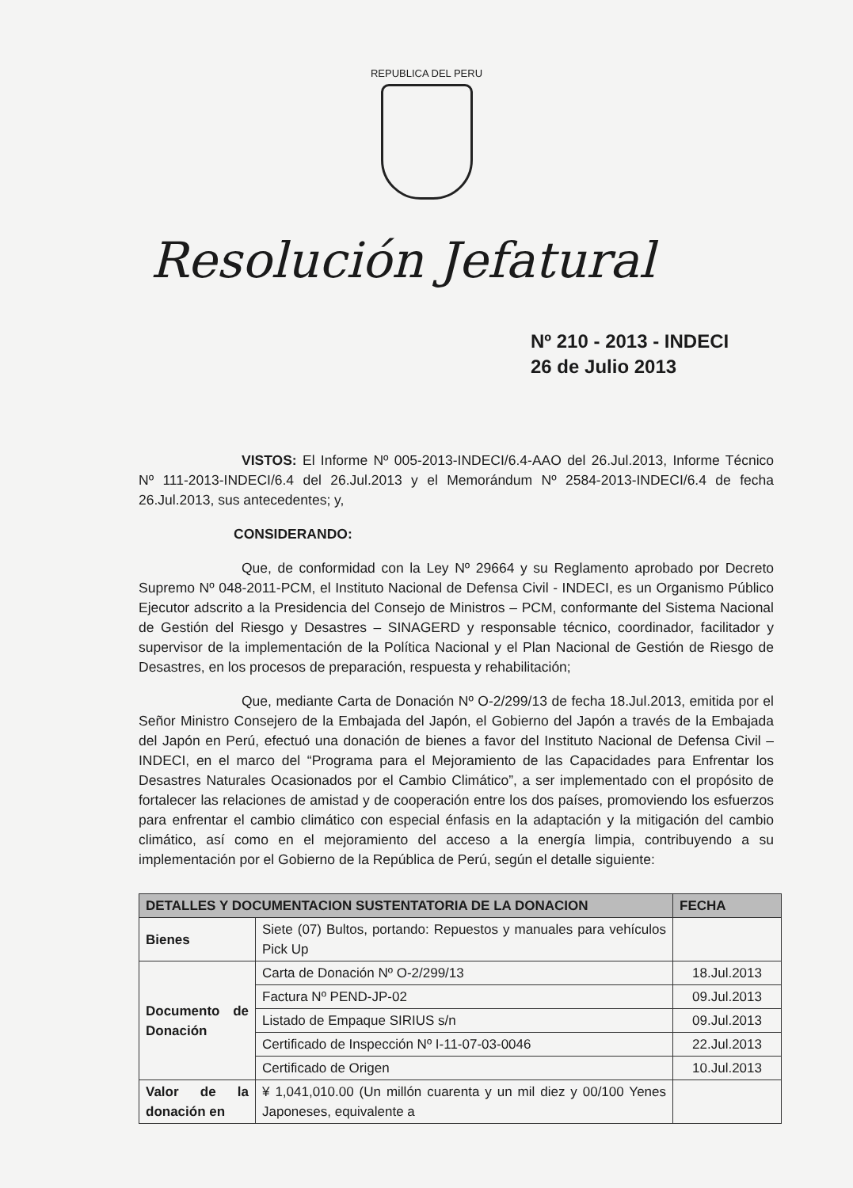REPUBLICA DEL PERU
Resolución Jefatural
Nº 210 - 2013 - INDECI
26 de Julio 2013
VISTOS: El Informe Nº 005-2013-INDECI/6.4-AAO del 26.Jul.2013, Informe Técnico Nº 111-2013-INDECI/6.4 del 26.Jul.2013 y el Memorándum Nº 2584-2013-INDECI/6.4 de fecha 26.Jul.2013, sus antecedentes; y,
CONSIDERANDO:
Que, de conformidad con la Ley Nº 29664 y su Reglamento aprobado por Decreto Supremo Nº 048-2011-PCM, el Instituto Nacional de Defensa Civil - INDECI, es un Organismo Público Ejecutor adscrito a la Presidencia del Consejo de Ministros – PCM, conformante del Sistema Nacional de Gestión del Riesgo y Desastres – SINAGERD y responsable técnico, coordinador, facilitador y supervisor de la implementación de la Política Nacional y el Plan Nacional de Gestión de Riesgo de Desastres, en los procesos de preparación, respuesta y rehabilitación;
Que, mediante Carta de Donación Nº O-2/299/13 de fecha 18.Jul.2013, emitida por el Señor Ministro Consejero de la Embajada del Japón, el Gobierno del Japón a través de la Embajada del Japón en Perú, efectuó una donación de bienes a favor del Instituto Nacional de Defensa Civil – INDECI, en el marco del “Programa para el Mejoramiento de las Capacidades para Enfrentar los Desastres Naturales Ocasionados por el Cambio Climático”, a ser implementado con el propósito de fortalecer las relaciones de amistad y de cooperación entre los dos países, promoviendo los esfuerzos para enfrentar el cambio climático con especial énfasis en la adaptación y la mitigación del cambio climático, así como en el mejoramiento del acceso a la energía limpia, contribuyendo a su implementación por el Gobierno de la República de Perú, según el detalle siguiente:
| DETALLES Y DOCUMENTACION SUSTENTATORIA DE LA DONACION | | FECHA |
| --- | --- | --- |
| Bienes | Siete (07) Bultos, portando: Repuestos y manuales para vehículos Pick Up | |
| Documento de Donación | Carta de Donación Nº O-2/299/13 | 18.Jul.2013 |
| | Factura Nº PEND-JP-02 | 09.Jul.2013 |
| | Listado de Empaque SIRIUS s/n | 09.Jul.2013 |
| | Certificado de Inspección Nº I-11-07-03-0046 | 22.Jul.2013 |
| | Certificado de Origen | 10.Jul.2013 |
| Valor de la donación en | ¥ 1,041,010.00 (Un millón cuarenta y un mil diez y 00/100 Yenes Japoneses, equivalente a | |